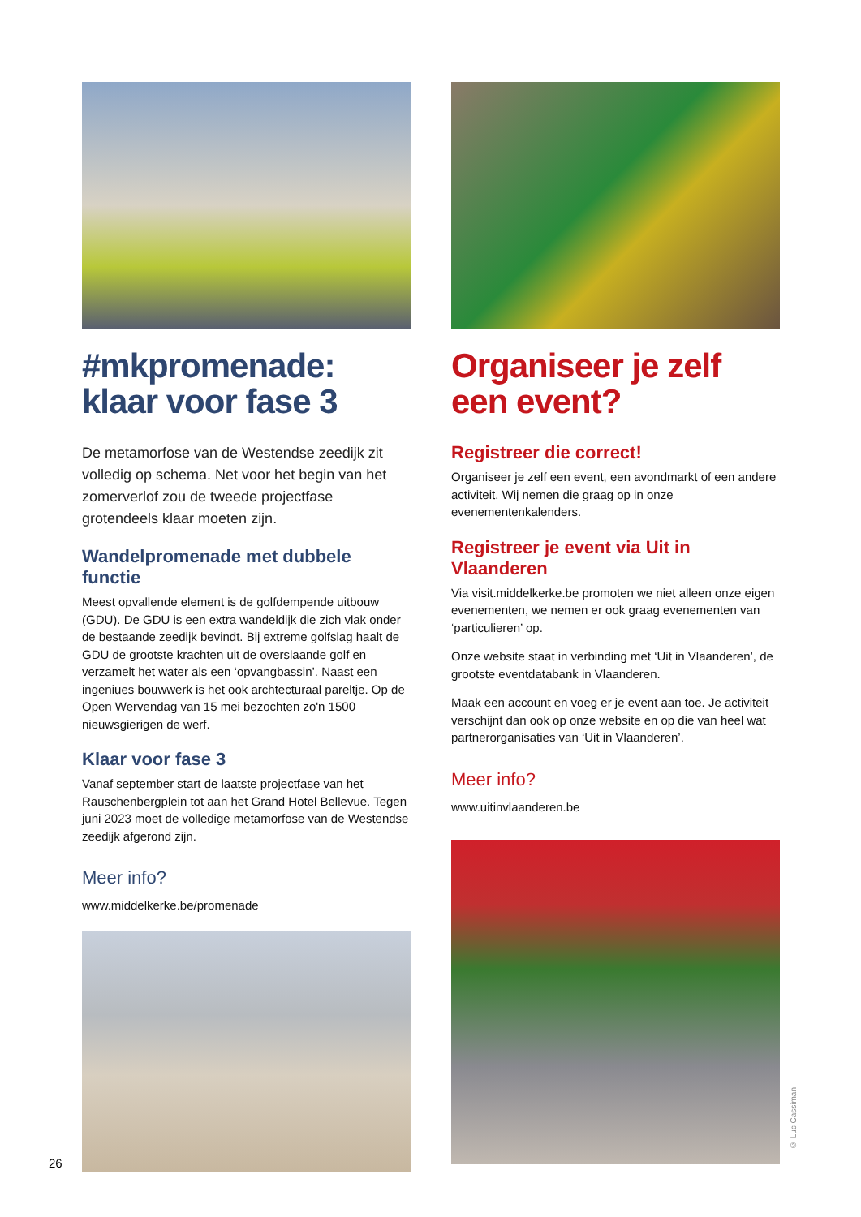#mkpromenade: klaar voor fase 3
De metamorfose van de Westendse zeedijk zit volledig op schema. Net voor het begin van het zomerverlof zou de tweede projectfase grotendeels klaar moeten zijn.
Wandelpromenade met dubbele functie
Meest opvallende element is de golfdempende uitbouw (GDU). De GDU is een extra wandeldijk die zich vlak onder de bestaande zeedijk bevindt. Bij extreme golfslag haalt de GDU de grootste krachten uit de overslaande golf en verzamelt het water als een ‘opvangbassin’. Naast een ingeniues bouwwerk is het ook archtecturaal pareltje. Op de Open Wervendag van 15 mei bezochten zo'n 1500 nieuwsgierigen de werf.
Klaar voor fase 3
Vanaf september start de laatste projectfase van het Rauschenbergplein tot aan het Grand Hotel Bellevue. Tegen juni 2023 moet de volledige metamorfose van de Westendse zeedijk afgerond zijn.
Meer info?
www.middelkerke.be/promenade
Organiseer je zelf een event?
Registreer die correct!
Organiseer je zelf een event, een avondmarkt of een andere activiteit. Wij nemen die graag op in onze evenementenkalenders.
Registreer je event via Uit in Vlaanderen
Via visit.middelkerke.be promoten we niet alleen onze eigen evenementen, we nemen er ook graag evenementen van ‘particulieren’ op.
Onze website staat in verbinding met ‘Uit in Vlaanderen’, de grootste eventdatabank in Vlaanderen.
Maak een account en voeg er je event aan toe. Je activiteit verschijnt dan ook op onze website en op die van heel wat partnerorganisaties van ‘Uit in Vlaanderen’.
Meer info?
www.uitinvlaanderen.be
© Luc Cassiman
26